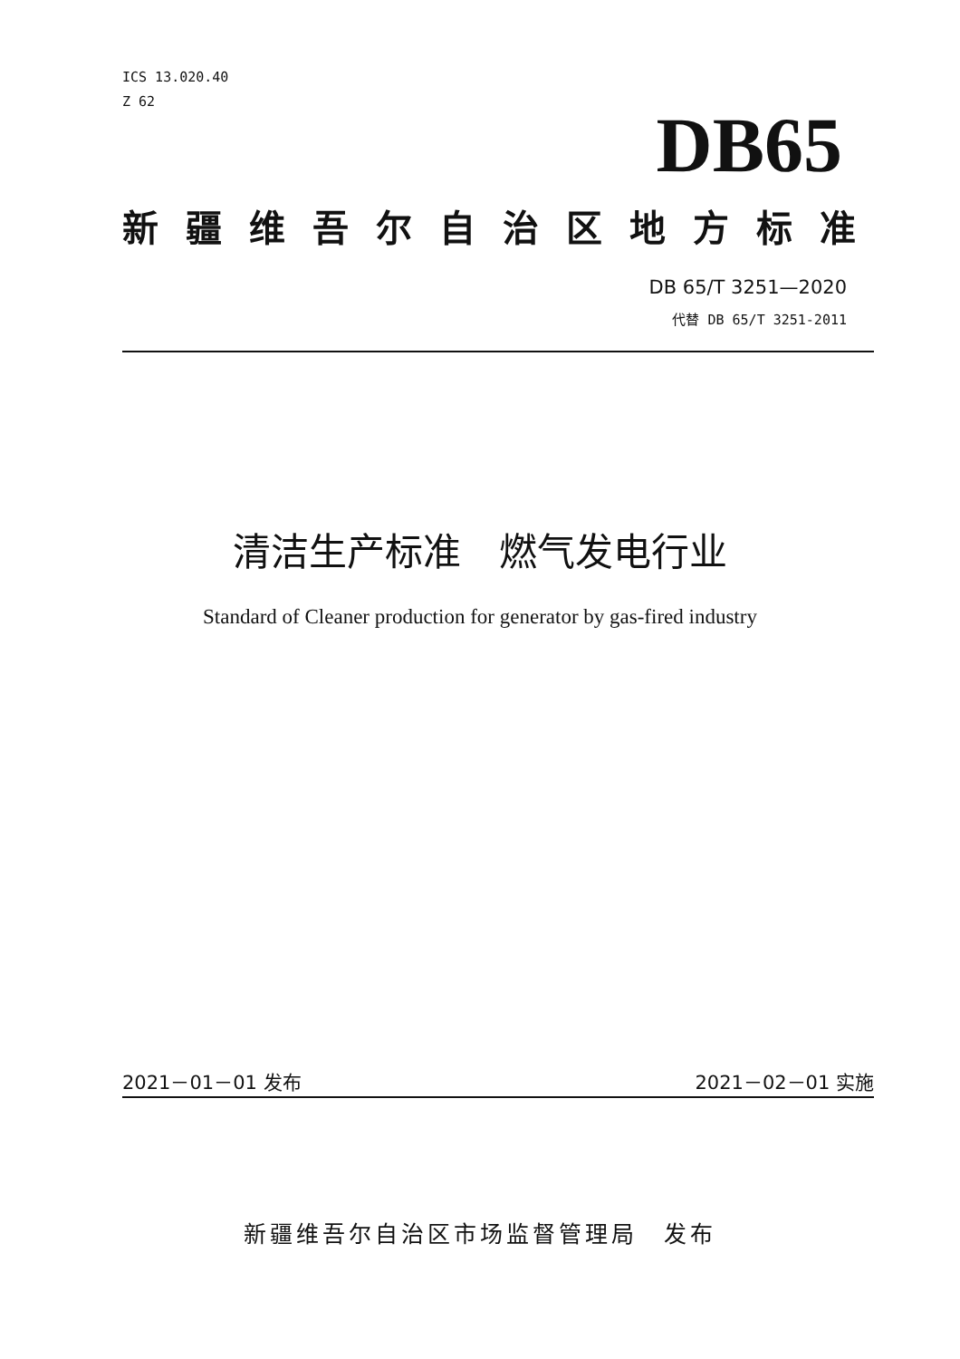ICS 13.020.40
Z 62
DB65
新疆维吾尔自治区地方标准
DB 65/T 3251—2020
代替 DB 65/T 3251-2011
清洁生产标准　燃气发电行业
Standard of Cleaner production for generator by gas-fired industry
2021－01－01 发布 2021－02－01 实施
新疆维吾尔自治区市场监督管理局　发布